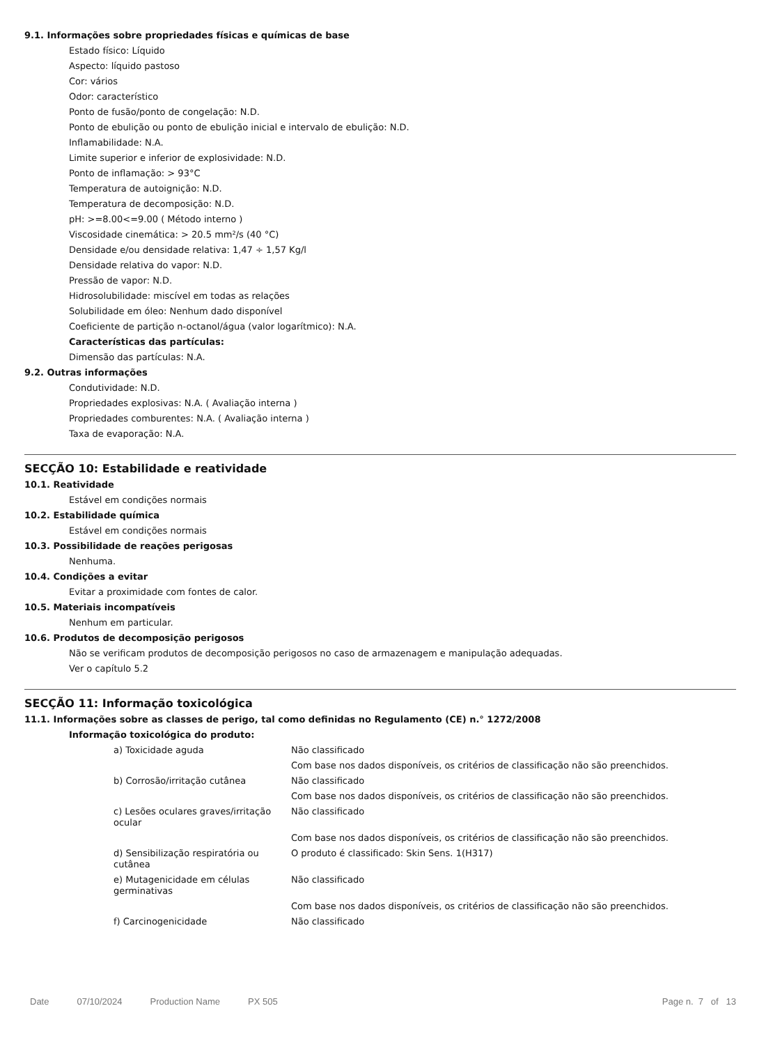9.1. Informações sobre propriedades físicas e químicas de base
Estado físico: Líquido
Aspecto: líquido pastoso
Cor: vários
Odor: característico
Ponto de fusão/ponto de congelação: N.D.
Ponto de ebulição ou ponto de ebulição inicial e intervalo de ebulição: N.D.
Inflamabilidade: N.A.
Limite superior e inferior de explosividade: N.D.
Ponto de inflamação: > 93°C
Temperatura de autoignição: N.D.
Temperatura de decomposição: N.D.
pH: >=8.00<=9.00 ( Método interno )
Viscosidade cinemática: > 20.5 mm²/s (40 °C)
Densidade e/ou densidade relativa: 1,47 ÷ 1,57 Kg/l
Densidade relativa do vapor: N.D.
Pressão de vapor: N.D.
Hidrosolubilidade: miscível em todas as relações
Solubilidade em óleo: Nenhum dado disponível
Coeficiente de partição n-octanol/água (valor logarítmico): N.A.
Características das partículas:
Dimensão das partículas: N.A.
9.2. Outras informações
Condutividade: N.D.
Propriedades explosivas: N.A. ( Avaliação interna )
Propriedades comburentes: N.A. ( Avaliação interna )
Taxa de evaporação: N.A.
SECÇÃO 10: Estabilidade e reatividade
10.1. Reatividade
Estável em condições normais
10.2. Estabilidade química
Estável em condições normais
10.3. Possibilidade de reações perigosas
Nenhuma.
10.4. Condições a evitar
Evitar a proximidade com fontes de calor.
10.5. Materiais incompatíveis
Nenhum em particular.
10.6. Produtos de decomposição perigosos
Não se verificam produtos de decomposição perigosos no caso de armazenagem e manipulação adequadas.
Ver o capítulo 5.2
SECÇÃO 11: Informação toxicológica
11.1. Informações sobre as classes de perigo, tal como definidas no Regulamento (CE) n.° 1272/2008
Informação toxicológica do produto:
| a) Toxicidade aguda | Não classificado |
| | Com base nos dados disponíveis, os critérios de classificação não são preenchidos. |
| b) Corrosão/irritação cutânea | Não classificado |
| | Com base nos dados disponíveis, os critérios de classificação não são preenchidos. |
| c) Lesões oculares graves/irritação ocular | Não classificado |
| | Com base nos dados disponíveis, os critérios de classificação não são preenchidos. |
| d) Sensibilização respiratória ou cutânea | O produto é classificado: Skin Sens. 1(H317) |
| e) Mutagenicidade em células germinativas | Não classificado |
| | Com base nos dados disponíveis, os critérios de classificação não são preenchidos. |
| f) Carcinogenicidade | Não classificado |
Date 07/10/2024 Production Name PX 505 Page n. 7 of 13